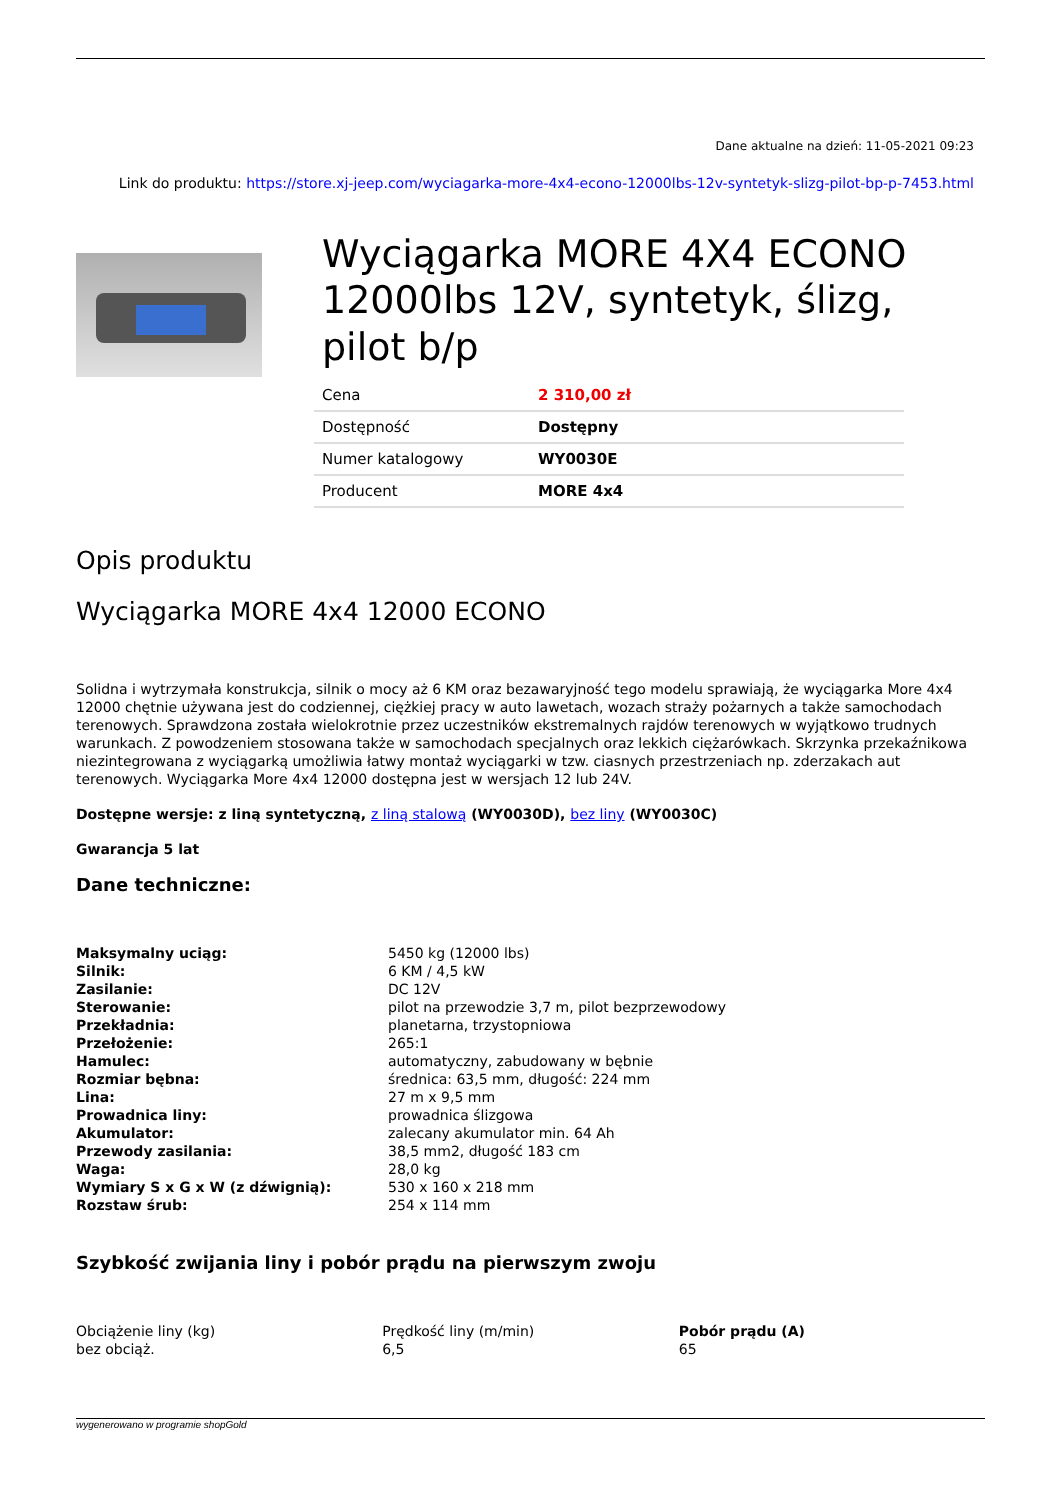Dane aktualne na dzień: 11-05-2021 09:23
Link do produktu: https://store.xj-jeep.com/wyciagarka-more-4x4-econo-12000lbs-12v-syntetyk-slizg-pilot-bp-p-7453.html
Wyciągarka MORE 4X4 ECONO 12000lbs 12V, syntetyk, ślizg, pilot b/p
| Cena | 2 310,00 zł |
| Dostępność | Dostępny |
| Numer katalogowy | WY0030E |
| Producent | MORE 4x4 |
Opis produktu
Wyciągarka MORE 4x4 12000 ECONO
Solidna i wytrzymała konstrukcja, silnik o mocy aż 6 KM oraz bezawaryjność tego modelu sprawiają, że wyciągarka More 4x4 12000 chętnie używana jest do codziennej, ciężkiej pracy w auto lawetach, wozach straży pożarnych a także samochodach terenowych. Sprawdzona została wielokrotnie przez uczestników ekstremalnych rajdów terenowych w wyjątkowo trudnych warunkach. Z powodzeniem stosowana także w samochodach specjalnych oraz lekkich ciężarówkach. Skrzynka przekaźnikowa niezintegrowana z wyciągarką umożliwia łatwy montaż wyciągarki w tzw. ciasnych przestrzeniach np. zderzakach aut terenowych. Wyciągarka More 4x4 12000 dostępna jest w wersjach 12 lub 24V.
Dostępne wersje: z liną syntetyczną, z liną stalową (WY0030D), bez liny (WY0030C)
Gwarancja 5 lat
Dane techniczne:
| Maksymalny uciąg: | 5450 kg (12000 lbs) |
| Silnik: | 6 KM / 4,5 kW |
| Zasilanie: | DC 12V |
| Sterowanie: | pilot na przewodzie 3,7 m, pilot bezprzewodowy |
| Przekładnia: | planetarna, trzystopniowa |
| Przełożenie: | 265:1 |
| Hamulec: | automatyczny, zabudowany w bębnie |
| Rozmiar bębna: | średnica: 63,5 mm, długość: 224 mm |
| Lina: | 27 m x 9,5 mm |
| Prowadnica liny: | prowadnica ślizgowa |
| Akumulator: | zalecany akumulator min. 64 Ah |
| Przewody zasilania: | 38,5 mm2, długość 183 cm |
| Waga: | 28,0 kg |
| Wymiary S x G x W (z dźwignią): | 530 x 160 x 218 mm |
| Rozstaw śrub: | 254 x 114 mm |
Szybkość zwijania liny i pobór prądu na pierwszym zwoju
Obciążenie liny (kg)
bez obciąż.
Prędkość liny (m/min)
6,5
Pobór prądu (A)
65
wygenerowano w programie shopGold